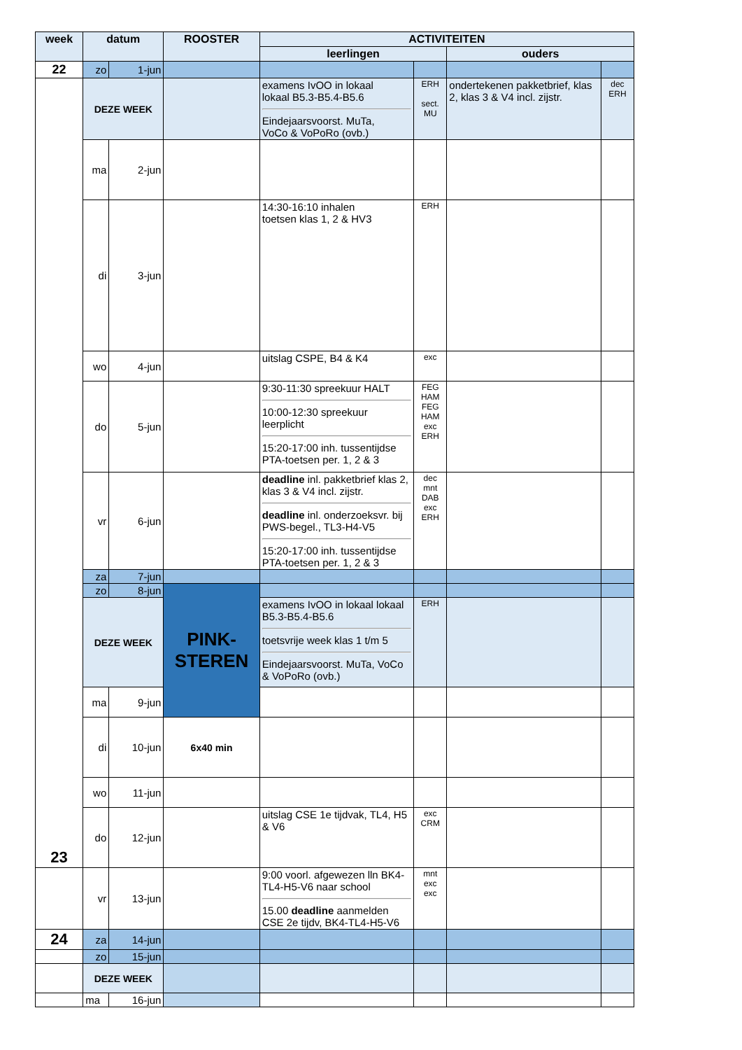| week | datum | | ROOSTER | ACTIVITEITEN | | | |
| --- | --- | --- | --- | --- | --- | --- | --- |
| | | | | leerlingen | | ouders | |
| 22 | zo | 1-jun | | | | | |
| 23 | DEZE WEEK | | | examens IvOO in lokaal lokaal B5.3-B5.4-B5.6 Eindejaarsvoorst. MuTa, VoCo & VoPoRo (ovb.) | ERH sect. MU | ondertekenen pakketbrief, klas 2, klas 3 & V4 incl. zijstr. | dec ERH |
| | ma | 2-jun | | | | | |
| | di | 3-jun | | 14:30-16:10 inhalen toetsen klas 1, 2 & HV3 | ERH | | |
| | wo | 4-jun | | uitslag CSPE, B4 & K4 | exc | | |
| | do | 5-jun | | 9:30-11:30 spreekuur HALT 10:00-12:30 spreekuur leerplicht 15:20-17:00 inh. tussentijdse PTA-toetsen per. 1, 2 & 3 | FEG HAM FEG HAM exc ERH | | |
| | vr | 6-jun | | deadline inl. pakketbrief klas 2, klas 3 & V4 incl. zijstr. deadline inl. onderzoeksvr. bij PWS-begel., TL3-H4-V5 15:20-17:00 inh. tussentijdse PTA-toetsen per. 1, 2 & 3 | dec mnt DAB exc ERH | | |
| | za | 7-jun | | | | | |
| | zo | 8-jun | PINK- STEREN | | | | |
| | DEZE WEEK | | | examens IvOO in lokaal lokaal B5.3-B5.4-B5.6 toetsvrije week klas 1 t/m 5 Eindejaarsvoorst. MuTa, VoCo & VoPoRo (ovb.) | ERH | | |
| | ma | 9-jun | | | | | |
| | di | 10-jun | 6x40 min | | | | |
| | wo | 11-jun | | | | | |
| | do | 12-jun | | uitslag CSE 1e tijdvak, TL4, H5 & V6 | exc CRM | | |
| | vr | 13-jun | | 9:00 voorl. afgewezen lln BK4-TL4-H5-V6 naar school 15.00 deadline aanmelden CSE 2e tijdv, BK4-TL4-H5-V6 | mnt exc exc | | |
| 24 | za | 14-jun | | | | | |
| | zo | 15-jun | | | | | |
| | DEZE WEEK | | | | | | |
| | ma | 16-jun | | | | | |